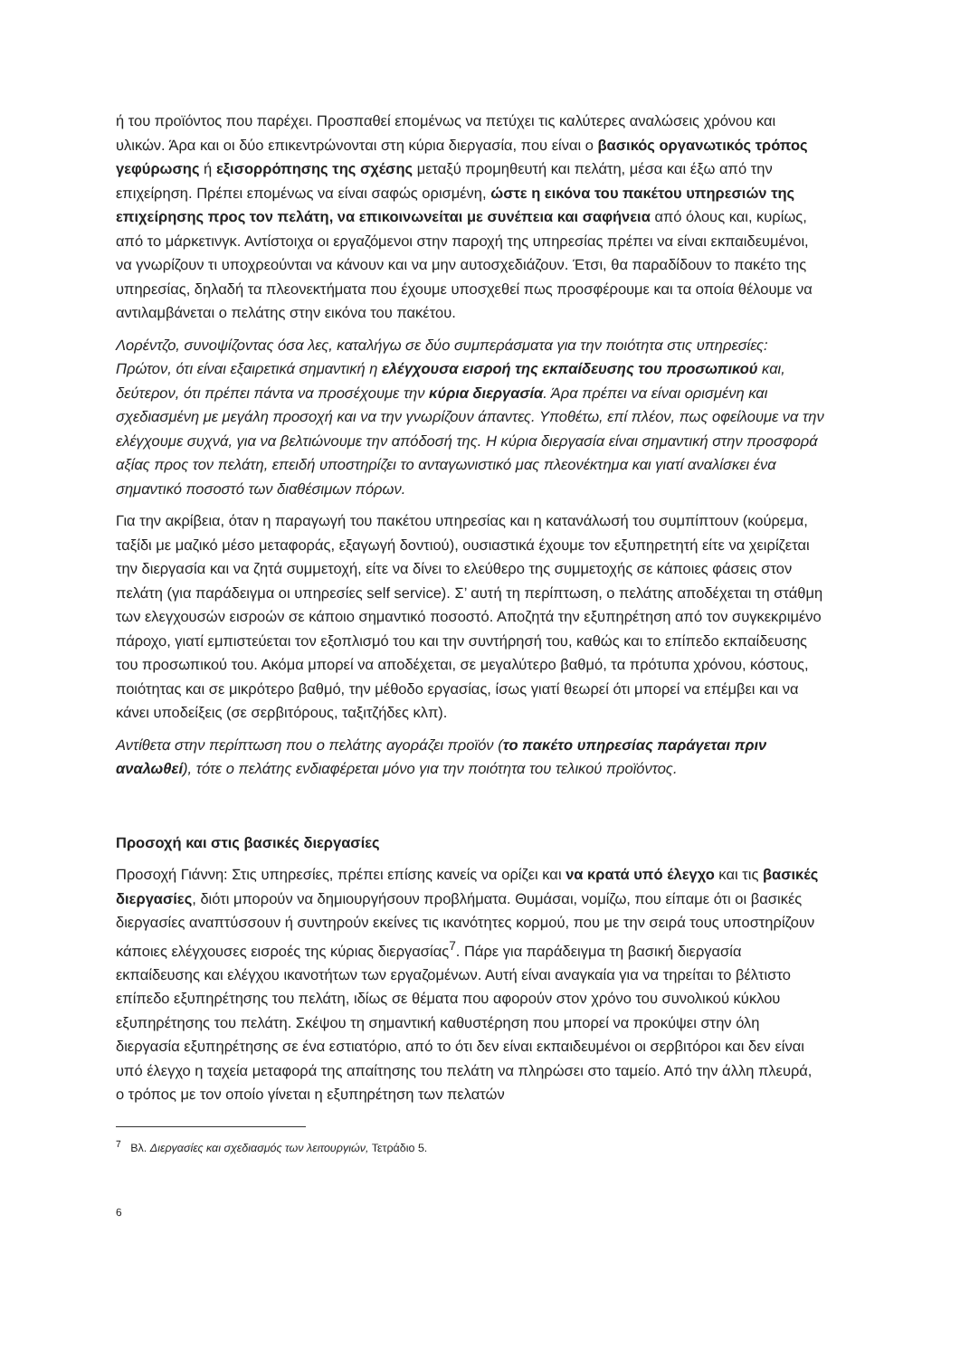ή του προϊόντος που παρέχει. Προσπαθεί επομένως να πετύχει τις καλύτερες αναλώσεις χρόνου και υλικών. Άρα και οι δύο επικεντρώνονται στη κύρια διεργασία, που είναι ο βασικός οργανωτικός τρόπος γεφύρωσης ή εξισορρόπησης της σχέσης μεταξύ προμηθευτή και πελάτη, μέσα και έξω από την επιχείρηση. Πρέπει επομένως να είναι σαφώς ορισμένη, ώστε η εικόνα του πακέτου υπηρεσιών της επιχείρησης προς τον πελάτη, να επικοινωνείται με συνέπεια και σαφήνεια από όλους και, κυρίως, από το μάρκετινγκ. Αντίστοιχα οι εργαζόμενοι στην παροχή της υπηρεσίας πρέπει να είναι εκπαιδευμένοι, να γνωρίζουν τι υποχρεούνται να κάνουν και να μην αυτοσχεδιάζουν. Έτσι, θα παραδίδουν το πακέτο της υπηρεσίας, δηλαδή τα πλεονεκτήματα που έχουμε υποσχεθεί πως προσφέρουμε και τα οποία θέλουμε να αντιλαμβάνεται ο πελάτης στην εικόνα του πακέτου.
Λορέντζο, συνοψίζοντας όσα λες, καταλήγω σε δύο συμπεράσματα για την ποιότητα στις υπηρεσίες: Πρώτον, ότι είναι εξαιρετικά σημαντική η ελέγχουσα εισροή της εκπαίδευσης του προσωπικού και, δεύτερον, ότι πρέπει πάντα να προσέχουμε την κύρια διεργασία. Άρα πρέπει να είναι ορισμένη και σχεδιασμένη με μεγάλη προσοχή και να την γνωρίζουν άπαντες. Υποθέτω, επί πλέον, πως οφείλουμε να την ελέγχουμε συχνά, για να βελτιώνουμε την απόδοσή της. Η κύρια διεργασία είναι σημαντική στην προσφορά αξίας προς τον πελάτη, επειδή υποστηρίζει το ανταγωνιστικό μας πλεονέκτημα και γιατί αναλίσκει ένα σημαντικό ποσοστό των διαθέσιμων πόρων.
Για την ακρίβεια, όταν η παραγωγή του πακέτου υπηρεσίας και η κατανάλωσή του συμπίπτουν (κούρεμα, ταξίδι με μαζικό μέσο μεταφοράς, εξαγωγή δοντιού), ουσιαστικά έχουμε τον εξυπηρετητή είτε να χειρίζεται την διεργασία και να ζητά συμμετοχή, είτε να δίνει το ελεύθερο της συμμετοχής σε κάποιες φάσεις στον πελάτη (για παράδειγμα οι υπηρεσίες self service). Σ’ αυτή τη περίπτωση, ο πελάτης αποδέχεται τη στάθμη των ελεγχουσών εισροών σε κάποιο σημαντικό ποσοστό. Αποζητά την εξυπηρέτηση από τον συγκεκριμένο πάροχο, γιατί εμπιστεύεται τον εξοπλισμό του και την συντήρησή του, καθώς και το επίπεδο εκπαίδευσης του προσωπικού του. Ακόμα μπορεί να αποδέχεται, σε μεγαλύτερο βαθμό, τα πρότυπα χρόνου, κόστους, ποιότητας και σε μικρότερο βαθμό, την μέθοδο εργασίας, ίσως γιατί θεωρεί ότι μπορεί να επέμβει και να κάνει υποδείξεις (σε σερβιτόρους, ταξιτζήδες κλπ).
Αντίθετα στην περίπτωση που ο πελάτης αγοράζει προϊόν (το πακέτο υπηρεσίας παράγεται πριν αναλωθεί), τότε ο πελάτης ενδιαφέρεται μόνο για την ποιότητα του τελικού προϊόντος.
Προσοχή και στις βασικές διεργασίες
Προσοχή Γιάννη: Στις υπηρεσίες, πρέπει επίσης κανείς να ορίζει και να κρατά υπό έλεγχο και τις βασικές διεργασίες, διότι μπορούν να δημιουργήσουν προβλήματα. Θυμάσαι, νομίζω, που είπαμε ότι οι βασικές διεργασίες αναπτύσσουν ή συντηρούν εκείνες τις ικανότητες κορμού, που με την σειρά τους υποστηρίζουν κάποιες ελέγχουσες εισροές της κύριας διεργασίας<sup>7</sup>. Πάρε για παράδειγμα τη βασική διεργασία εκπαίδευσης και ελέγχου ικανοτήτων των εργαζομένων. Αυτή είναι αναγκαία για να τηρείται το βέλτιστο επίπεδο εξυπηρέτησης του πελάτη, ιδίως σε θέματα που αφορούν στον χρόνο του συνολικού κύκλου εξυπηρέτησης του πελάτη. Σκέψου τη σημαντική καθυστέρηση που μπορεί να προκύψει στην όλη διεργασία εξυπηρέτησης σε ένα εστιατόριο, από το ότι δεν είναι εκπαιδευμένοι οι σερβιτόροι και δεν είναι υπό έλεγχο η ταχεία μεταφορά της απαίτησης του πελάτη να πληρώσει στο ταμείο. Από την άλλη πλευρά, ο τρόπος με τον οποίο γίνεται η εξυπηρέτηση των πελατών
<sup>7</sup> Βλ. Διεργασίες και σχεδιασμός των λειτουργιών, Τετράδιο 5.
6